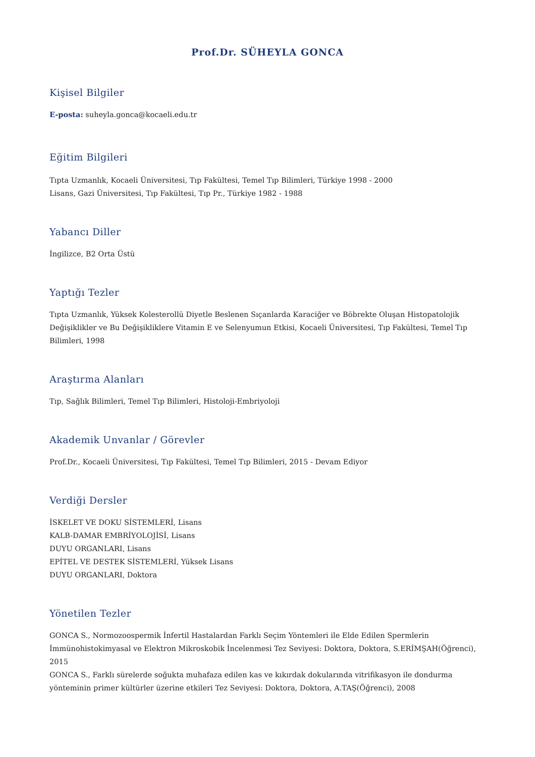Prof.Dr. SÜHEYLA GONCA
Kişisel Bilgiler
E-posta: suheyla.gonca@kocaeli.edu.tr
Eğitim Bilgileri
Tıpta Uzmanlık, Kocaeli Üniversitesi, Tıp Fakültesi, Temel Tıp Bilimleri, Türkiye 1998 - 2000
Lisans, Gazi Üniversitesi, Tıp Fakültesi, Tıp Pr., Türkiye 1982 - 1988
Yabancı Diller
İngilizce, B2 Orta Üstü
Yaptığı Tezler
Tıpta Uzmanlık, Yüksek Kolesterollü Diyetle Beslenen Sıçanlarda Karaciğer ve Böbrekte Oluşan Histopatolojik Değişiklikler ve Bu Değişikliklere Vitamin E ve Selenyumun Etkisi, Kocaeli Üniversitesi, Tıp Fakültesi, Temel Tıp Bilimleri, 1998
Araştırma Alanları
Tıp, Sağlık Bilimleri, Temel Tıp Bilimleri, Histoloji-Embriyoloji
Akademik Unvanlar / Görevler
Prof.Dr., Kocaeli Üniversitesi, Tıp Fakültesi, Temel Tıp Bilimleri, 2015 - Devam Ediyor
Verdiği Dersler
İSKELET VE DOKU SİSTEMLERİ, Lisans
KALB-DAMAR EMBRİYOLOJİSİ, Lisans
DUYU ORGANLARI, Lisans
EPİTEL VE DESTEK SİSTEMLERİ, Yüksek Lisans
DUYU ORGANLARI, Doktora
Yönetilen Tezler
GONCA S., Normozoospermik İnfertil Hastalardan Farklı Seçim Yöntemleri ile Elde Edilen Spermlerin İmmünohistokimyasal ve Elektron Mikroskobik İncelenmesi Tez Seviyesi: Doktora, Doktora, S.ERİMŞAH(Öğrenci), 2015
GONCA S., Farklı sürelerde soğukta muhafaza edilen kas ve kıkırdak dokularında vitrifikasyon ile dondurma yönteminin primer kültürler üzerine etkileri Tez Seviyesi: Doktora, Doktora, A.TAŞ(Öğrenci), 2008